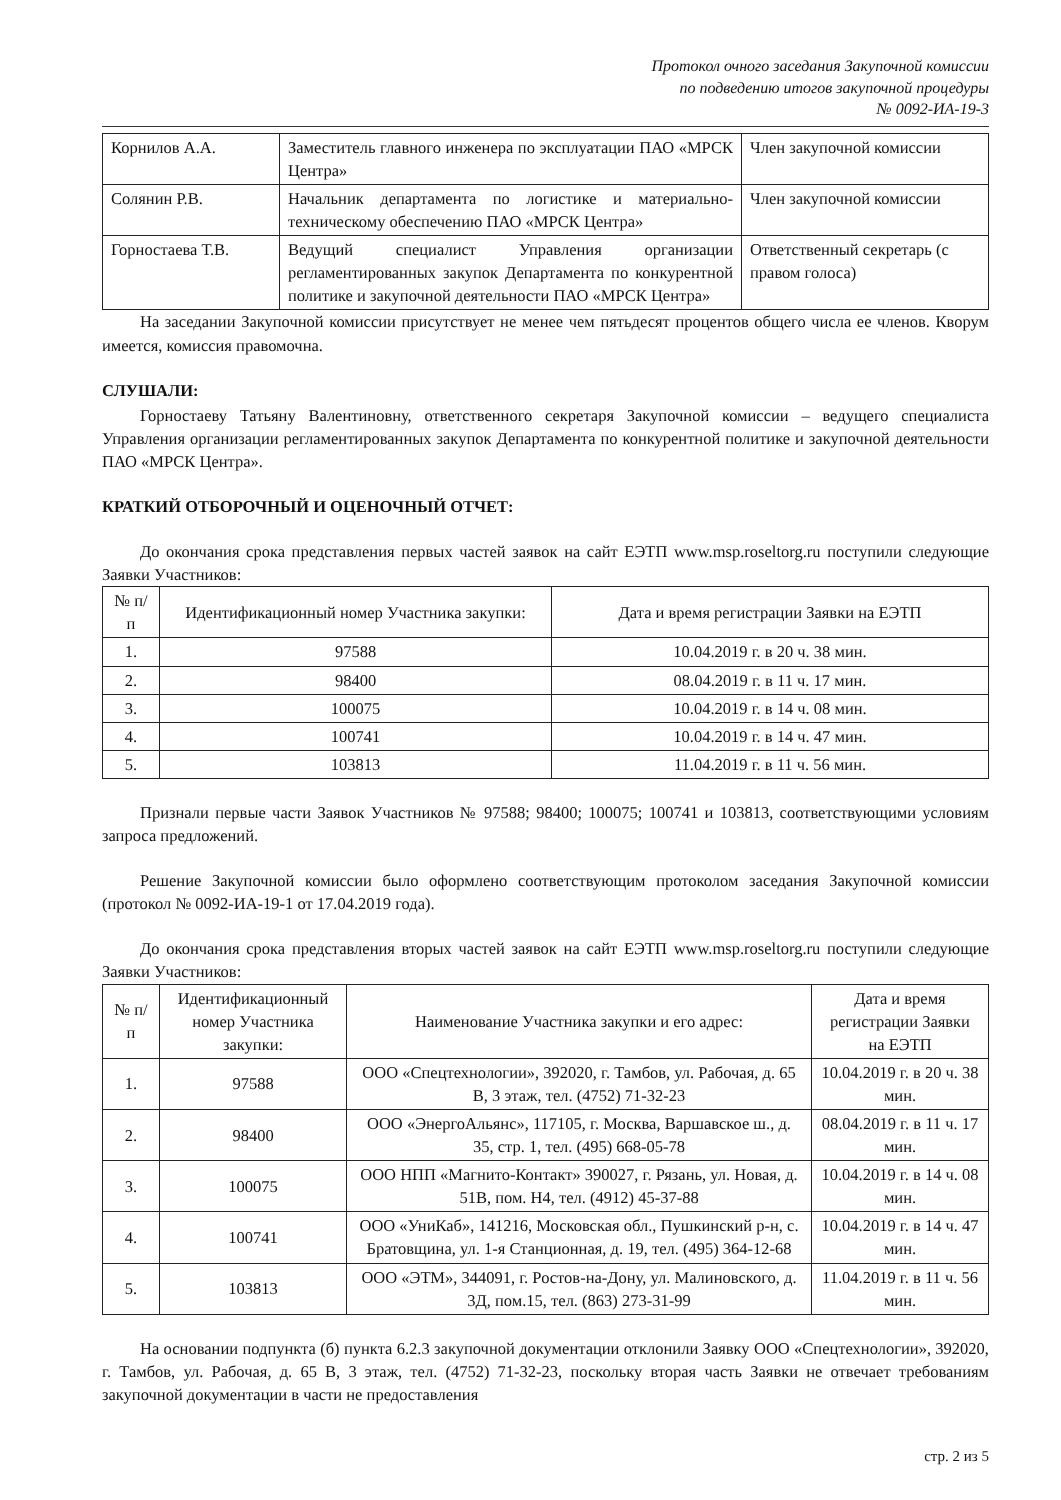Протокол очного заседания Закупочной комиссии
по подведению итогов закупочной процедуры
№ 0092-ИА-19-3
| Корнилов А.А. | Заместитель главного инженера по эксплуатации ПАО «МРСК Центра» | Член закупочной комиссии |
| Солянин Р.В. | Начальник департамента по логистике и материально-техническому обеспечению ПАО «МРСК Центра» | Член закупочной комиссии |
| Горностаева Т.В. | Ведущий специалист Управления организации регламентированных закупок Департамента по конкурентной политике и закупочной деятельности ПАО «МРСК Центра» | Ответственный секретарь (с правом голоса) |
На заседании Закупочной комиссии присутствует не менее чем пятьдесят процентов общего числа ее членов. Кворум имеется, комиссия правомочна.
СЛУШАЛИ:
Горностаеву Татьяну Валентиновну, ответственного секретаря Закупочной комиссии – ведущего специалиста Управления организации регламентированных закупок Департамента по конкурентной политике и закупочной деятельности ПАО «МРСК Центра».
КРАТКИЙ ОТБОРОЧНЫЙ И ОЦЕНОЧНЫЙ ОТЧЕТ:
До окончания срока представления первых частей заявок на сайт ЕЭТП www.msp.roseltorg.ru поступили следующие Заявки Участников:
| № п/п | Идентификационный номер Участника закупки: | Дата и время регистрации Заявки на ЕЭТП |
| --- | --- | --- |
| 1. | 97588 | 10.04.2019 г. в 20 ч. 38 мин. |
| 2. | 98400 | 08.04.2019 г. в 11 ч. 17 мин. |
| 3. | 100075 | 10.04.2019 г. в 14 ч. 08 мин. |
| 4. | 100741 | 10.04.2019 г. в 14 ч. 47 мин. |
| 5. | 103813 | 11.04.2019 г. в 11 ч. 56 мин. |
Признали первые части Заявок Участников № 97588; 98400; 100075; 100741 и 103813, соответствующими условиям запроса предложений.
Решение Закупочной комиссии было оформлено соответствующим протоколом заседания Закупочной комиссии (протокол № 0092-ИА-19-1 от 17.04.2019 года).
До окончания срока представления вторых частей заявок на сайт ЕЭТП www.msp.roseltorg.ru поступили следующие Заявки Участников:
| № п/п | Идентификационный номер Участника закупки: | Наименование Участника закупки и его адрес: | Дата и время регистрации Заявки на ЕЭТП |
| --- | --- | --- | --- |
| 1. | 97588 | ООО «Спецтехнологии», 392020, г. Тамбов, ул. Рабочая, д. 65 В, 3 этаж, тел. (4752) 71-32-23 | 10.04.2019 г. в 20 ч. 38 мин. |
| 2. | 98400 | ООО «ЭнергоАльянс», 117105, г. Москва, Варшавское ш., д. 35, стр. 1, тел. (495) 668-05-78 | 08.04.2019 г. в 11 ч. 17 мин. |
| 3. | 100075 | ООО НПП «Магнито-Контакт» 390027, г. Рязань, ул. Новая, д. 51В, пом. Н4, тел. (4912) 45-37-88 | 10.04.2019 г. в 14 ч. 08 мин. |
| 4. | 100741 | ООО «УниКаб», 141216, Московская обл., Пушкинский р-н, с. Братовщина, ул. 1-я Станционная, д. 19, тел. (495) 364-12-68 | 10.04.2019 г. в 14 ч. 47 мин. |
| 5. | 103813 | ООО «ЭТМ», 344091, г. Ростов-на-Дону, ул. Малиновского, д. 3Д, пом.15, тел. (863) 273-31-99 | 11.04.2019 г. в 11 ч. 56 мин. |
На основании подпункта (б) пункта 6.2.3 закупочной документации отклонили Заявку ООО «Спецтехнологии», 392020, г. Тамбов, ул. Рабочая, д. 65 В, 3 этаж, тел. (4752) 71-32-23, поскольку вторая часть Заявки не отвечает требованиям закупочной документации в части не предоставления
стр. 2 из 5